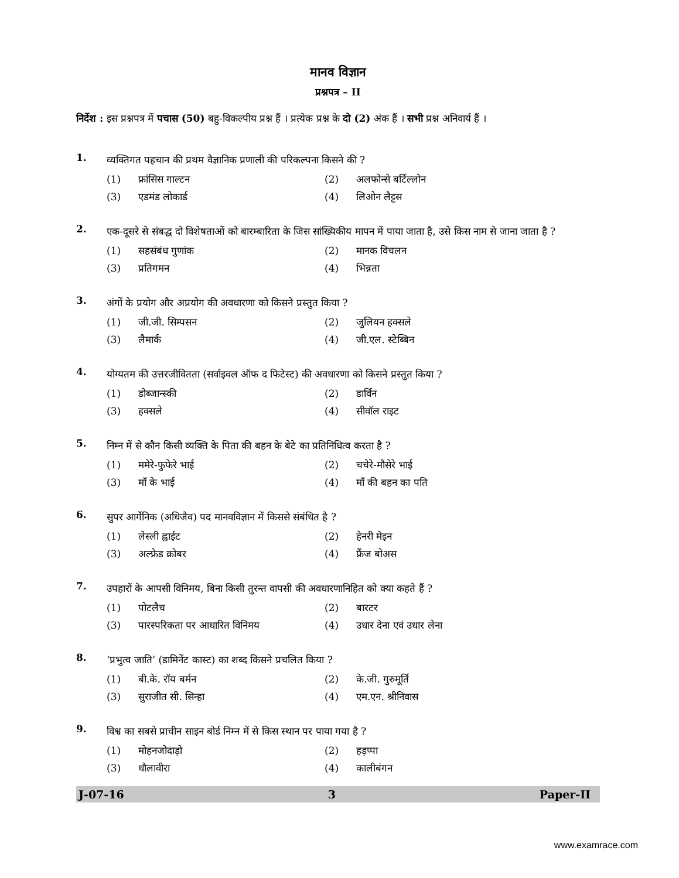मानव विज्ञान
प्रश्नपत्र – II
निर्देश : इस प्रश्नपत्र में पचास (50) बहु-विकल्पीय प्रश्न हैं । प्रत्येक प्रश्न के दो (2) अंक हैं । सभी प्रश्न अनिवार्य हैं ।
1.
व्यक्तिगत पहचान की प्रथम वैज्ञानिक प्रणाली की परिकल्पना किसने की ?
(1) फ्रांसिस गाल्टन
(2) अलफोन्से बर्टिल्लोन
(3) एडमंड लोकार्ड
(4) लिओन लैट्टस
2.
एक-दूसरे से संबद्ध दो विशेषताओं को बारम्बारिता के जिस सांख्यिकीय मापन में पाया जाता है, उसे किस नाम से जाना जाता है ?
(1) सहसंबंध गुणांक
(2) मानक विचलन
(3) प्रतिगमन
(4) भिन्नता
3.
अंगों के प्रयोग और अप्रयोग की अवधारणा को किसने प्रस्तुत किया ?
(1) जी.जी. सिम्पसन
(2) जुलियन हक्सले
(3) लैमार्क
(4) जी.एल. स्टेब्बिन
4.
योग्यतम की उत्तरजीवितता (सर्वाइवल ऑफ द फिटेस्ट) की अवधारणा को किसने प्रस्तुत किया ?
(1) डोब्जान्स्की
(2) डार्विन
(3) हक्सले
(4) सीवॉल राइट
5.
निम्न में से कौन किसी व्यक्ति के पिता की बहन के बेटे का प्रतिनिधित्व करता है ?
(1) ममेरे-फुफेरे भाई
(2) चचेरे-मौसेरे भाई
(3) माँ के भाई
(4) माँ की बहन का पति
6.
सुपर आर्गेनिक (अधिजैव) पद मानवविज्ञान में किससे संबंधित है ?
(1) लेस्ली ह्वाईट
(2) हेनरी मेइन
(3) अल्फ्रेड क्रोबर
(4) फ्रैंज बोअस
7.
उपहारों के आपसी विनिमय, बिना किसी तुरन्त वापसी की अवधारणानिहित को क्या कहते हैं ?
(1) पोटलैच
(2) बारटर
(3) पारस्परिकता पर आधारित विनिमय
(4) उधार देना एवं उधार लेना
8.
‘प्रभुत्व जाति’ (डामिनेंट कास्ट) का शब्द किसने प्रचलित किया ?
(1) बी.के. रॉय बर्मन
(2) के.जी. गुरुमूर्ति
(3) सुराजीत सी. सिन्हा
(4) एम.एन. श्रीनिवास
9.
विश्व का सबसे प्राचीन साइन बोर्ड निम्न में से किस स्थान पर पाया गया है ?
(1) मोहनजोदाड़ो
(2) हड़प्पा
(3) धौलावीरा
(4) कालीबंगन
J-07-16 3 Paper-II
www.examrace.com